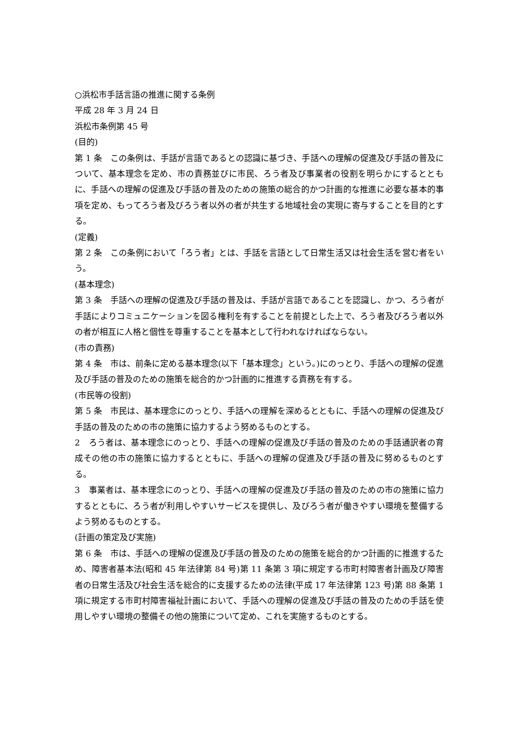○浜松市手話言語の推進に関する条例
平成 28 年 3 月 24 日
浜松市条例第 45 号
(目的)
第 1 条　この条例は、手話が言語であるとの認識に基づき、手話への理解の促進及び手話の普及について、基本理念を定め、市の責務並びに市民、ろう者及び事業者の役割を明らかにするとともに、手話への理解の促進及び手話の普及のための施策の総合的かつ計画的な推進に必要な基本的事項を定め、もってろう者及びろう者以外の者が共生する地域社会の実現に寄与することを目的とする。
(定義)
第 2 条　この条例において「ろう者」とは、手話を言語として日常生活又は社会生活を営む者をいう。
(基本理念)
第 3 条　手話への理解の促進及び手話の普及は、手話が言語であることを認識し、かつ、ろう者が手話によりコミュニケーションを図る権利を有することを前提とした上で、ろう者及びろう者以外の者が相互に人格と個性を尊重することを基本として行われなければならない。
(市の責務)
第 4 条　市は、前条に定める基本理念(以下「基本理念」という。)にのっとり、手話への理解の促進及び手話の普及のための施策を総合的かつ計画的に推進する責務を有する。
(市民等の役割)
第 5 条　市民は、基本理念にのっとり、手話への理解を深めるとともに、手話への理解の促進及び手話の普及のための市の施策に協力するよう努めるものとする。
2　ろう者は、基本理念にのっとり、手話への理解の促進及び手話の普及のための手話通訳者の育成その他の市の施策に協力するとともに、手話への理解の促進及び手話の普及に努めるものとする。
3　事業者は、基本理念にのっとり、手話への理解の促進及び手話の普及のための市の施策に協力するとともに、ろう者が利用しやすいサービスを提供し、及びろう者が働きやすい環境を整備するよう努めるものとする。
(計画の策定及び実施)
第 6 条　市は、手話への理解の促進及び手話の普及のための施策を総合的かつ計画的に推進するため、障害者基本法(昭和 45 年法律第 84 号)第 11 条第 3 項に規定する市町村障害者計画及び障害者の日常生活及び社会生活を総合的に支援するための法律(平成 17 年法律第 123 号)第 88 条第 1 項に規定する市町村障害福祉計画において、手話への理解の促進及び手話の普及のための手話を使用しやすい環境の整備その他の施策について定め、これを実施するものとする。